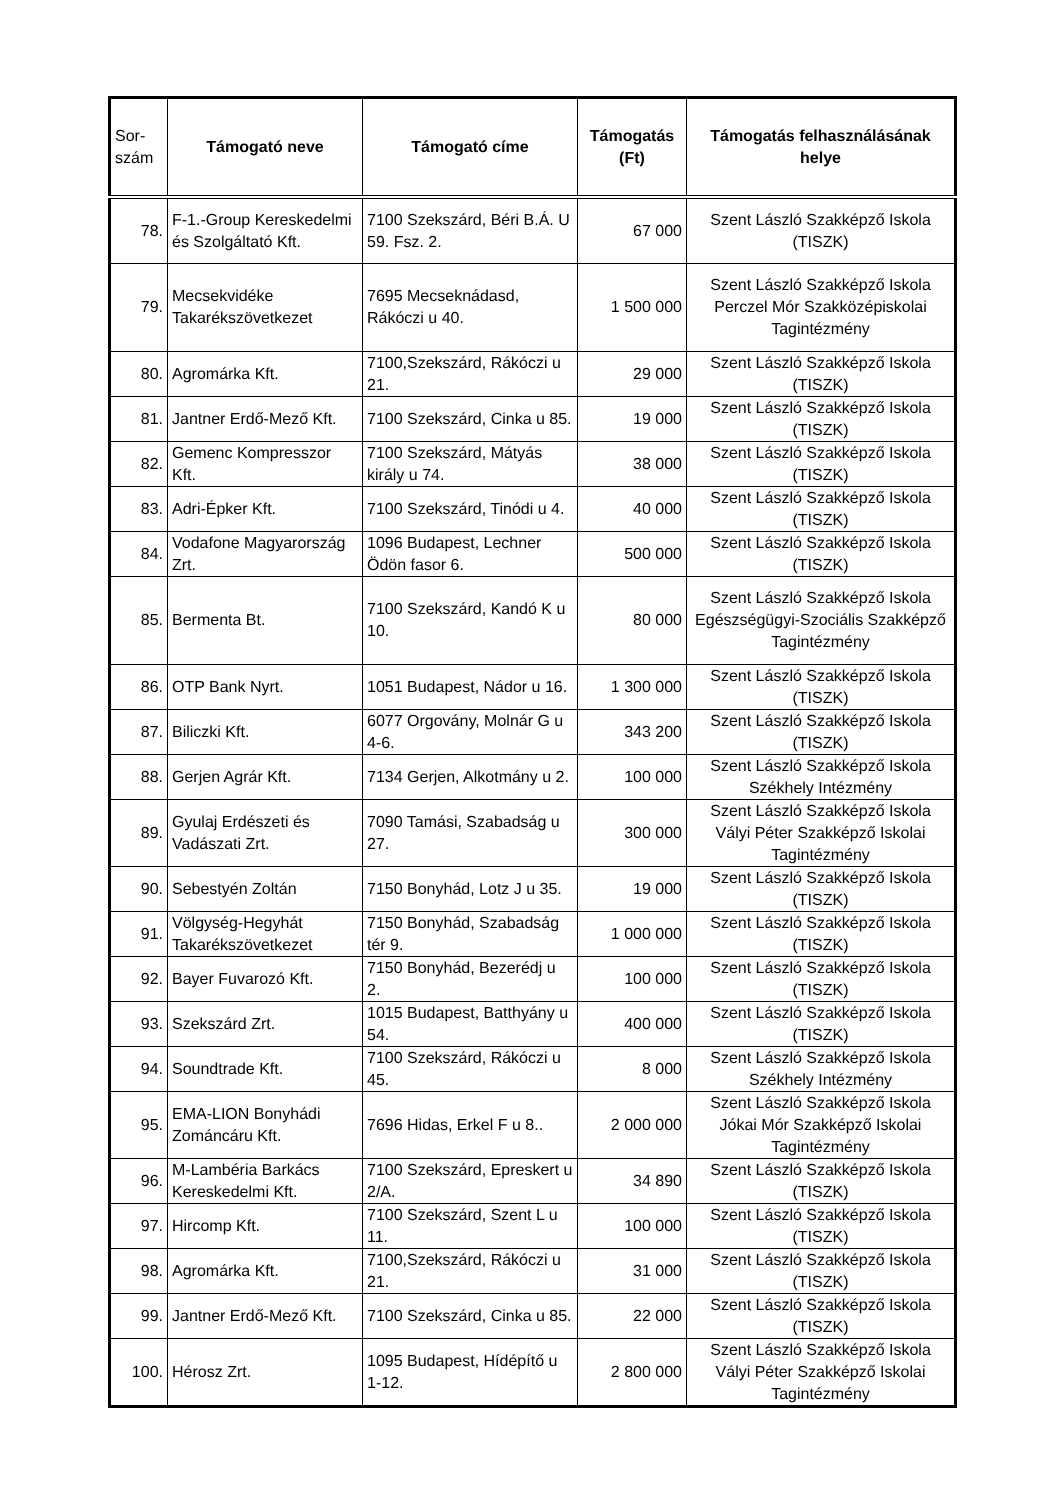| Sor- szám | Támogató neve | Támogató címe | Támogatás (Ft) | Támogatás felhasználásának helye |
| --- | --- | --- | --- | --- |
| 78. | F-1.-Group Kereskedelmi és Szolgáltató Kft. | 7100 Szekszárd, Béri B.Á. U 59. Fsz. 2. | 67 000 | Szent László Szakképző Iskola (TISZK) |
| 79. | Mecsekvidéke Takarékszövetkezet | 7695 Mecseknádasd, Rákóczi u 40. | 1 500 000 | Szent László Szakképző Iskola Perczel Mór Szakközépiskolai Tagintézmény |
| 80. | Agromárka Kft. | 7100,Szekszárd, Rákóczi u 21. | 29 000 | Szent László Szakképző Iskola (TISZK) |
| 81. | Jantner Erdő-Mező Kft. | 7100 Szekszárd, Cinka u 85. | 19 000 | Szent László Szakképző Iskola (TISZK) |
| 82. | Gemenc Kompresszor Kft. | 7100 Szekszárd, Mátyás király u 74. | 38 000 | Szent László Szakképző Iskola (TISZK) |
| 83. | Adri-Épker Kft. | 7100 Szekszárd, Tinódi u 4. | 40 000 | Szent László Szakképző Iskola (TISZK) |
| 84. | Vodafone Magyarország Zrt. | 1096 Budapest, Lechner Ödön fasor 6. | 500 000 | Szent László Szakképző Iskola (TISZK) |
| 85. | Bermenta Bt. | 7100 Szekszárd, Kandó K u 10. | 80 000 | Szent László Szakképző Iskola Egészségügyi-Szociális Szakképző Tagintézmény |
| 86. | OTP Bank Nyrt. | 1051 Budapest, Nádor u 16. | 1 300 000 | Szent László Szakképző Iskola (TISZK) |
| 87. | Biliczki Kft. | 6077 Orgovány, Molnár G u 4-6. | 343 200 | Szent László Szakképző Iskola (TISZK) |
| 88. | Gerjen Agrár Kft. | 7134 Gerjen, Alkotmány u 2. | 100 000 | Szent László Szakképző Iskola Székhely Intézmény |
| 89. | Gyulaj Erdészeti és Vadászati Zrt. | 7090 Tamási, Szabadság u 27. | 300 000 | Szent László Szakképző Iskola Vályi Péter Szakképző Iskolai Tagintézmény |
| 90. | Sebestyén Zoltán | 7150 Bonyhád, Lotz J u 35. | 19 000 | Szent László Szakképző Iskola (TISZK) |
| 91. | Völgység-Hegyhát Takarékszövetkezet | 7150 Bonyhád, Szabadság tér 9. | 1 000 000 | Szent László Szakképző Iskola (TISZK) |
| 92. | Bayer Fuvarozó Kft. | 7150 Bonyhád, Bezerédj u 2. | 100 000 | Szent László Szakképző Iskola (TISZK) |
| 93. | Szekszárd Zrt. | 1015 Budapest, Batthyány u 54. | 400 000 | Szent László Szakképző Iskola (TISZK) |
| 94. | Soundtrade Kft. | 7100 Szekszárd, Rákóczi u 45. | 8 000 | Szent László Szakképző Iskola Székhely Intézmény |
| 95. | EMA-LION Bonyhádi Zománcáru Kft. | 7696 Hidas, Erkel F u 8.. | 2 000 000 | Szent László Szakképző Iskola Jókai Mór Szakképző Iskolai Tagintézmény |
| 96. | M-Lambéria Barkács Kereskedelmi Kft. | 7100 Szekszárd, Epreskert u 2/A. | 34 890 | Szent László Szakképző Iskola (TISZK) |
| 97. | Hircomp Kft. | 7100 Szekszárd, Szent L u 11. | 100 000 | Szent László Szakképző Iskola (TISZK) |
| 98. | Agromárka Kft. | 7100,Szekszárd, Rákóczi u 21. | 31 000 | Szent László Szakképző Iskola (TISZK) |
| 99. | Jantner Erdő-Mező Kft. | 7100 Szekszárd, Cinka u 85. | 22 000 | Szent László Szakképző Iskola (TISZK) |
| 100. | Hérosz Zrt. | 1095 Budapest, Hídépítő u 1-12. | 2 800 000 | Szent László Szakképző Iskola Vályi Péter Szakképző Iskolai Tagintézmény |